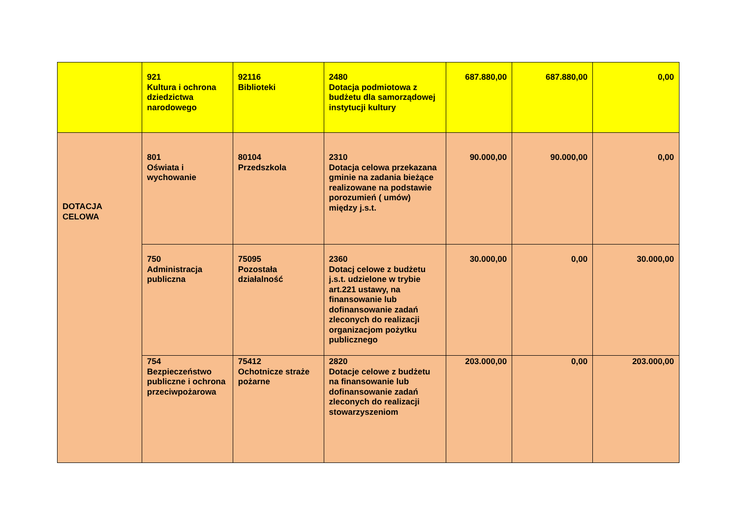| | 921 Kultura i ochrona dziedzictwa narodowego | 92116 Biblioteki | 2480 Dotacja podmiotowa z budżetu dla samorządowej instytucji kultury | 687.880,00 | 687.880,00 | 0,00 |
| DOTACJA CELOWA | 801 Oświata i wychowanie | 80104 Przedszkola | 2310 Dotacja celowa przekazana gminie na zadania bieżące realizowane na podstawie porozumień ( umów) między j.s.t. | 90.000,00 | 90.000,00 | 0,00 |
| | 750 Administracja publiczna | 75095 Pozostała działalność | 2360 Dotacj celowe z budżetu j.s.t. udzielone w trybie art.221 ustawy, na finansowanie lub dofinansowanie zadań zleconych do realizacji organizacjom pożytku publicznego | 30.000,00 | 0,00 | 30.000,00 |
| | 754 Bezpieczeństwo publiczne i ochrona przeciwpożarowa | 75412 Ochotnicze straże pożarne | 2820 Dotacje celowe z budżetu na finansowanie lub dofinansowanie zadań zleconych do realizacji stowarzyszeniom | 203.000,00 | 0,00 | 203.000,00 |